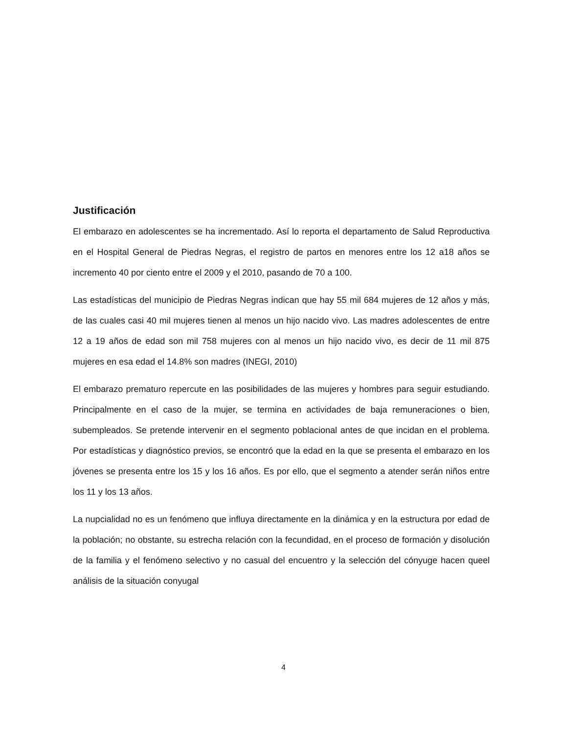Justificación
El embarazo en adolescentes se ha incrementado. Así lo reporta el departamento de Salud Reproductiva en el Hospital General de Piedras Negras, el registro de partos en menores entre los 12 a18 años se incremento 40 por ciento entre el 2009 y el 2010, pasando de 70 a 100.
Las estadísticas del municipio de Piedras Negras indican que hay 55 mil 684 mujeres de 12 años y más, de las cuales casi 40 mil mujeres tienen al menos un hijo nacido vivo. Las madres adolescentes de entre 12 a 19 años de edad son mil 758 mujeres con al menos un hijo nacido vivo, es decir de 11 mil 875 mujeres en esa edad el 14.8% son madres (INEGI, 2010)
El embarazo prematuro repercute en las posibilidades de las mujeres y hombres para seguir estudiando. Principalmente en el caso de la mujer, se termina en actividades de baja remuneraciones o bien, subempleados. Se pretende intervenir en el segmento poblacional antes de que incidan en el problema. Por estadísticas y diagnóstico previos, se encontró que la edad en la que se presenta el embarazo en los jóvenes se presenta entre los 15 y los 16 años. Es por ello, que el segmento a atender serán niños entre los 11 y los 13 años.
La nupcialidad no es un fenómeno que influya directamente en la dinámica y en la estructura por edad de la población; no obstante, su estrecha relación con la fecundidad, en el proceso de formación y disolución de la familia y el fenómeno selectivo y no casual del encuentro y la selección del cónyuge hacen queel análisis de la situación conyugal
4